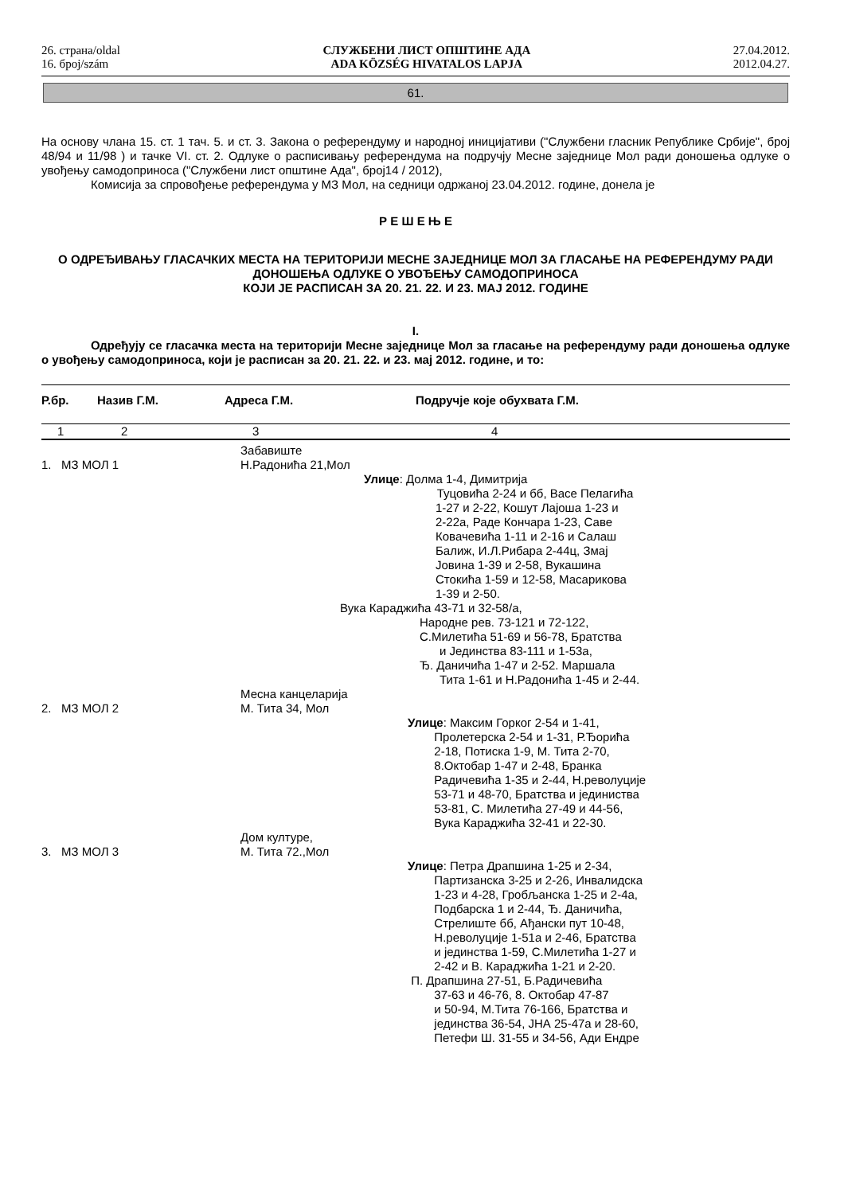26. страна/oldal
16. број/szám
СЛУЖБЕНИ ЛИСТ ОПШТИНЕ АДА
ADA KÖZSÉG HIVATALOS LAPJA
27.04.2012.
2012.04.27.
61.
На основу члана 15. ст. 1 тач. 5. и ст. 3. Закона о референдуму и народној иницијативи ("Службени гласник Републике Србије", број 48/94 и 11/98 ) и тачке VI. ст. 2. Одлуке о расписивању референдума на подручју Месне заједнице Мол ради доношења одлуке о увођењу самодоприноса ("Службени лист општине Ада", број14 / 2012),
Комисија за спровођење референдума у МЗ Мол, на седници одржаној 23.04.2012. године, донела је
Р Е Ш Е Њ Е
О ОДРЕЂИВАЊУ ГЛАСАЧКИХ МЕСТА НА ТЕРИТОРИЈИ МЕСНЕ ЗАЈЕДНИЦЕ МОЛ ЗА ГЛАСАЊЕ НА РЕФЕРЕНДУМУ РАДИ ДОНОШЕЊА ОДЛУКЕ О УВОЂЕЊУ САМОДОПРИНОСА
КОЈИ ЈЕ РАСПИСАН ЗА 20. 21. 22. И 23. МАЈ 2012. ГОДИНЕ
I.
Одређују се гласачка места на територији Месне заједнице Мол за гласање на референдуму ради доношења одлуке о увођењу самодоприноса, који је расписан за 20. 21. 22. и 23. мај 2012. године, и то:
| Р.бр. | Назив Г.М. | Адреса Г.М. | Подручје које обухвата Г.М. |
| --- | --- | --- | --- |
| 1 | 2 | 3 | 4 |
| 1. МЗ МОЛ 1 | Забавиште Н.Радонића 21,Мол |
| | Улице : Долма 1-4, Димитрија Туцовића 2-24 и бб, Васе Пелагића 1-27 и 2-22, Кошут Лајоша 1-23 и 2-22а, Раде Кончара 1-23, Саве Ковачевића 1-11 и 2-16 и Салаш Балиж, И.Л.Рибара 2-44ц, Змај Јовина 1-39 и 2-58, Вукашина Стокића 1-59 и 12-58, Масарикова 1-39 и 2-50. |
| | Вука Караджића 43-71 и 32-58/а, Народне рев. 73-121 и 72-122, С.Милетића 51-69 и 56-78, Братства и Јединства 83-111 и 1-53а, Ђ. Даничића 1-47 и 2-52. Маршала Тита 1-61 и Н.Радонића 1-45 и 2-44. |
| 2. МЗ МОЛ 2 | Месна канцеларија М. Тита 34, Мол |
| | Улице : Максим Горког 2-54 и 1-41, Пролетерска 2-54 и 1-31, Р.Ђорића 2-18, Потиска 1-9, М. Тита 2-70, 8.Октобар 1-47 и 2-48, Бранка Радичевића 1-35 и 2-44, Н.револуције 53-71 и 48-70, Братства и јединиства 53-81, С. Милетића 27-49 и 44-56, Вука Караджића 32-41 и 22-30. |
| 3. МЗ МОЛ 3 | Дом културе, М. Тита 72.,Мол |
| | Улице : Петра Драпшина 1-25 и 2-34, Партизанска 3-25 и 2-26, Инвалидска 1-23 и 4-28, Гробљанска 1-25 и 2-4а, Подбарска 1 и 2-44, Ђ. Даничића, Стрелиште бб, Ађански пут 10-48, Н.револуције 1-51а и 2-46, Братства и јединства 1-59, С.Милетића 1-27 и 2-42 и В. Караджића 1-21 и 2-20. П. Драпшина 27-51, Б.Радичевића 37-63 и 46-76, 8. Октобар 47-87 и 50-94, М.Тита 76-166, Братства и јединства 36-54, ЈНА 25-47а и 28-60, Петефи Ш. 31-55 и 34-56, Ади Ендре |